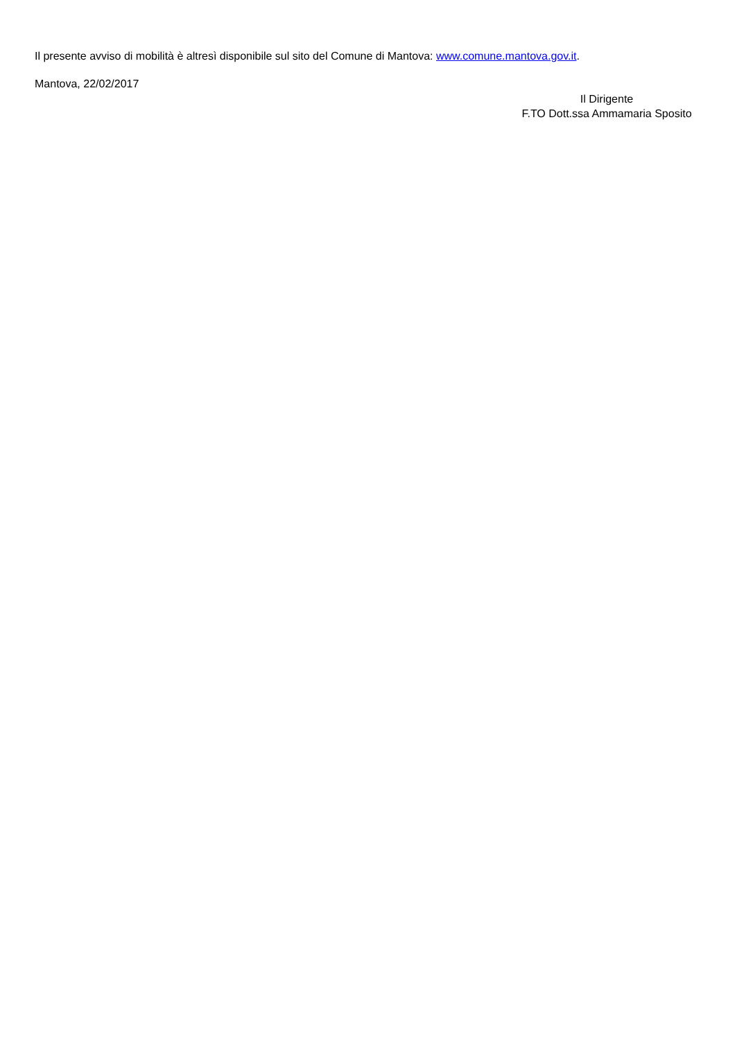Il presente avviso di mobilità è altresì disponibile sul sito del Comune di Mantova: www.comune.mantova.gov.it.
Mantova, 22/02/2017
Il Dirigente
F.TO Dott.ssa Ammamaria Sposito